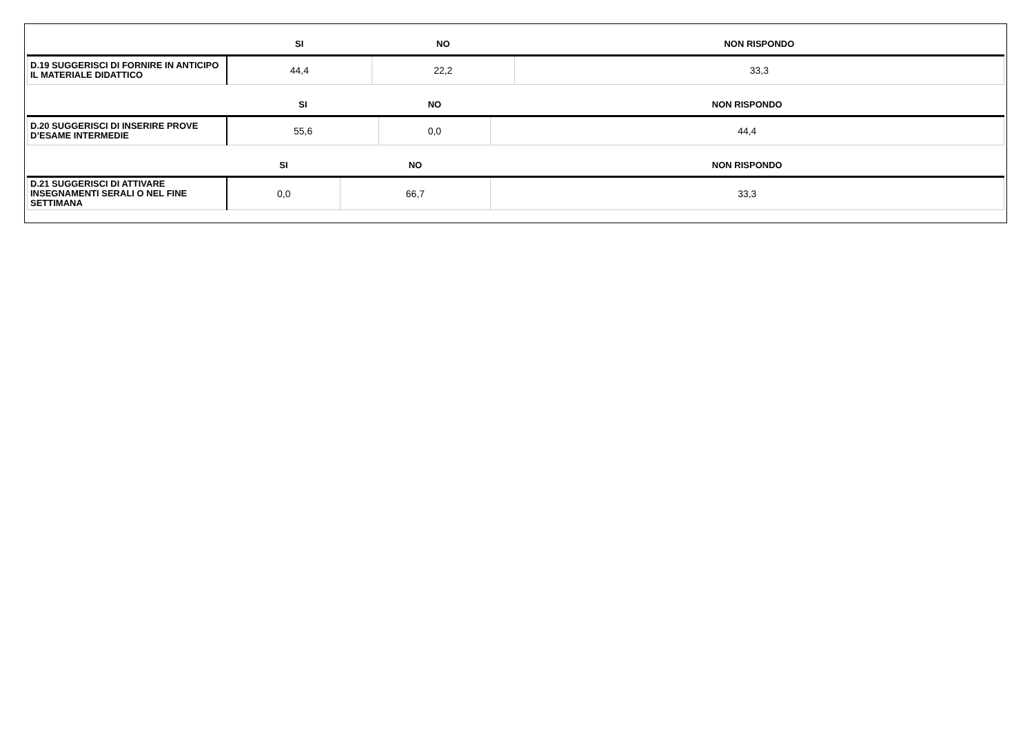| | SI | NO | NON RISPONDO |
| --- | --- | --- | --- |
| D.19 SUGGERISCI DI FORNIRE IN ANTICIPO IL MATERIALE DIDATTICO | 44,4 | 22,2 | 33,3 |
| | SI | NO | NON RISPONDO |
| --- | --- | --- | --- |
| D.20 SUGGERISCI DI INSERIRE PROVE D’ESAME INTERMEDIE | 55,6 | 0,0 | 44,4 |
| | SI | NO | NON RISPONDO |
| --- | --- | --- | --- |
| D.21 SUGGERISCI DI ATTIVARE INSEGNAMENTI SERALI O NEL FINE SETTIMANA | 0,0 | 66,7 | 33,3 |